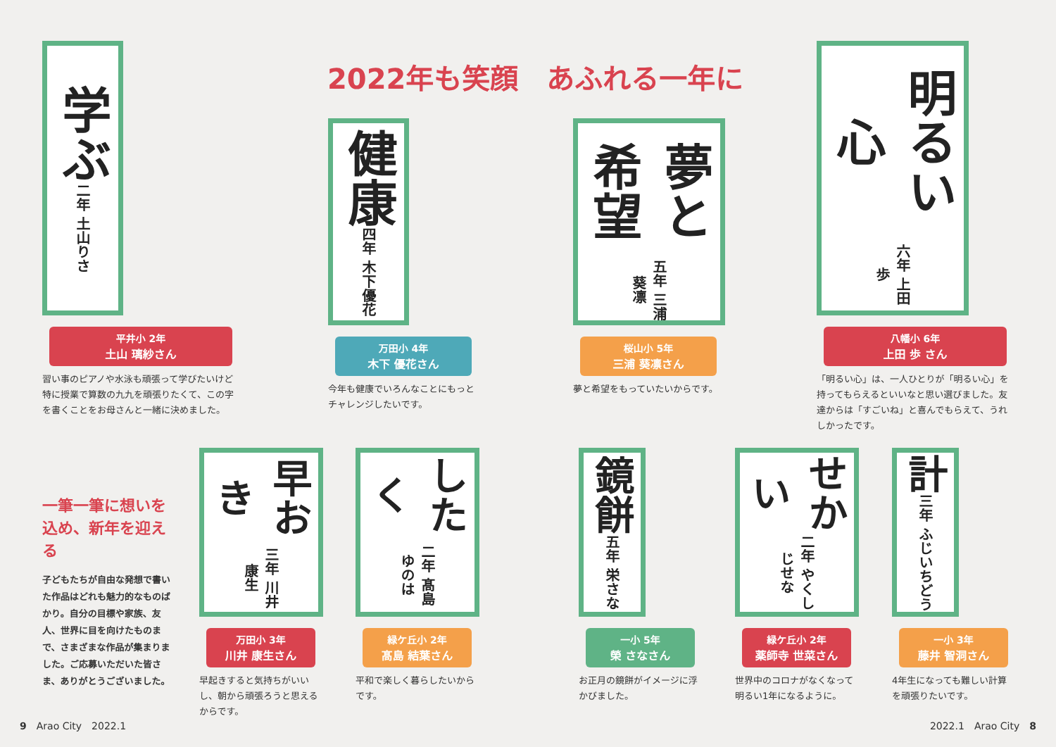2022年も笑顔　あふれる一年に
学ぶ 二年 土山りさ
平井小 2年
土山 璃紗さん
習い事のピアノや水泳も頑張って学びたいけど特に授業で算数の九九を頑張りたくて、この字を書くことをお母さんと一緒に決めました。
健康 四年 木下優花
万田小 4年
木下 優花さん
今年も健康でいろんなことにもっとチャレンジしたいです。
夢と希望 五年 三浦葵凛
桜山小 5年
三浦 葵凛さん
夢と希望をもっていたいからです。
明るい心 六年 上田歩
八幡小 6年
上田 歩 さん
「明るい心」は、一人ひとりが「明るい心」を持ってもらえるといいなと思い選びました。友達からは「すごいね」と喜んでもらえて、うれしかったです。
一筆一筆に想いを込め、新年を迎える
子どもたちが自由な発想で書いた作品はどれも魅力的なものばかり。自分の目標や家族、友人、世界に目を向けたものまで、さまざまな作品が集まりました。ご応募いただいた皆さま、ありがとうございました。
早おき 三年 川井康生
万田小 3年
川井 康生さん
早起きすると気持ちがいいし、朝から頑張ろうと思えるからです。
したく 二年 髙島ゆのは
緑ケ丘小 2年
髙島 結葉さん
平和で楽しく暮らしたいからです。
鏡餅 五年 栄さな
一小 5年
榮 さなさん
お正月の鏡餅がイメージに浮かびました。
せかい 二年 やくしじせな
緑ケ丘小 2年
薬師寺 世菜さん
世界中のコロナがなくなって明るい1年になるように。
計 三年 ふじいちどう
一小 3年
藤井 智洞さん
4年生になっても難しい計算を頑張りたいです。
9　Arao City　2022.1 2022.1　Arao City　8